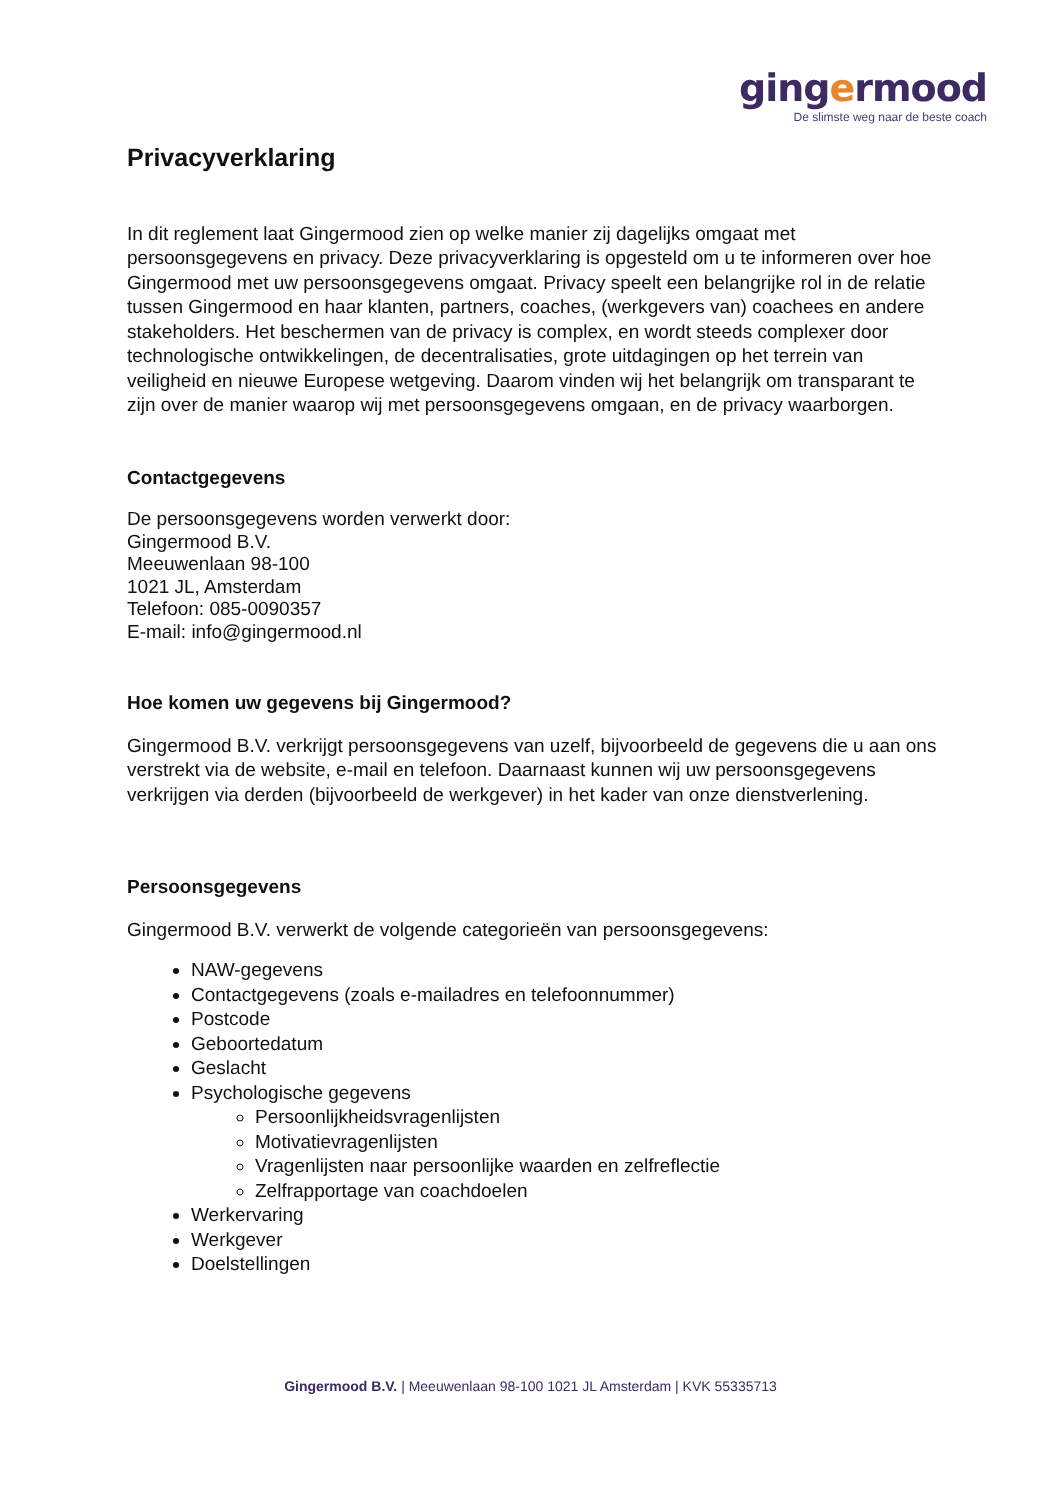gingermood
De slimste weg naar de beste coach
Privacyverklaring
In dit reglement laat Gingermood zien op welke manier zij dagelijks omgaat met persoonsgegevens en privacy. Deze privacyverklaring is opgesteld om u te informeren over hoe Gingermood met uw persoonsgegevens omgaat. Privacy speelt een belangrijke rol in de relatie tussen Gingermood en haar klanten, partners, coaches, (werkgevers van) coachees en andere stakeholders. Het beschermen van de privacy is complex, en wordt steeds complexer door technologische ontwikkelingen, de decentralisaties, grote uitdagingen op het terrein van veiligheid en nieuwe Europese wetgeving. Daarom vinden wij het belangrijk om transparant te zijn over de manier waarop wij met persoonsgegevens omgaan, en de privacy waarborgen.
Contactgegevens
De persoonsgegevens worden verwerkt door:
Gingermood B.V.
Meeuwenlaan 98-100
1021 JL, Amsterdam
Telefoon: 085-0090357
E-mail: info@gingermood.nl
Hoe komen uw gegevens bij Gingermood?
Gingermood B.V. verkrijgt persoonsgegevens van uzelf, bijvoorbeeld de gegevens die u aan ons verstrekt via de website, e-mail en telefoon. Daarnaast kunnen wij uw persoonsgegevens verkrijgen via derden (bijvoorbeeld de werkgever) in het kader van onze dienstverlening.
Persoonsgegevens
Gingermood B.V. verwerkt de volgende categorieën van persoonsgegevens:
NAW-gegevens
Contactgegevens (zoals e-mailadres en telefoonnummer)
Postcode
Geboortedatum
Geslacht
Psychologische gegevens
Persoonlijkheidsvragenlijsten
Motivatievragenlijsten
Vragenlijsten naar persoonlijke waarden en zelfreflectie
Zelfrapportage van coachdoelen
Werkervaring
Werkgever
Doelstellingen
Gingermood B.V. | Meeuwenlaan 98-100 1021 JL Amsterdam | KVK 55335713